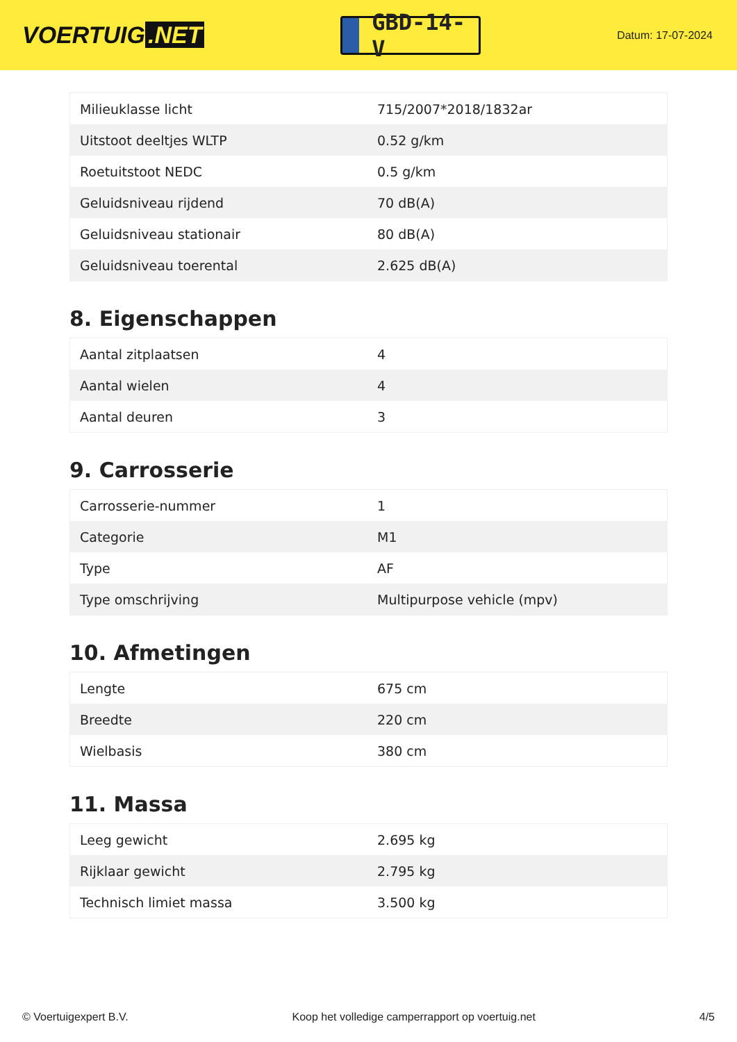VOERTUIG.NET
GBD-14-V
Datum: 17-07-2024
| Milieuklasse licht | 715/2007*2018/1832ar |
| Uitstoot deeltjes WLTP | 0.52 g/km |
| Roetuitstoot NEDC | 0.5 g/km |
| Geluidsniveau rijdend | 70 dB(A) |
| Geluidsniveau stationair | 80 dB(A) |
| Geluidsniveau toerental | 2.625 dB(A) |
8. Eigenschappen
| Aantal zitplaatsen | 4 |
| Aantal wielen | 4 |
| Aantal deuren | 3 |
9. Carrosserie
| Carrosserie-nummer | 1 |
| Categorie | M1 |
| Type | AF |
| Type omschrijving | Multipurpose vehicle (mpv) |
10. Afmetingen
| Lengte | 675 cm |
| Breedte | 220 cm |
| Wielbasis | 380 cm |
11. Massa
| Leeg gewicht | 2.695 kg |
| Rijklaar gewicht | 2.795 kg |
| Technisch limiet massa | 3.500 kg |
© Voertuigexpert B.V. Koop het volledige camperrapport op voertuig.net 4/5